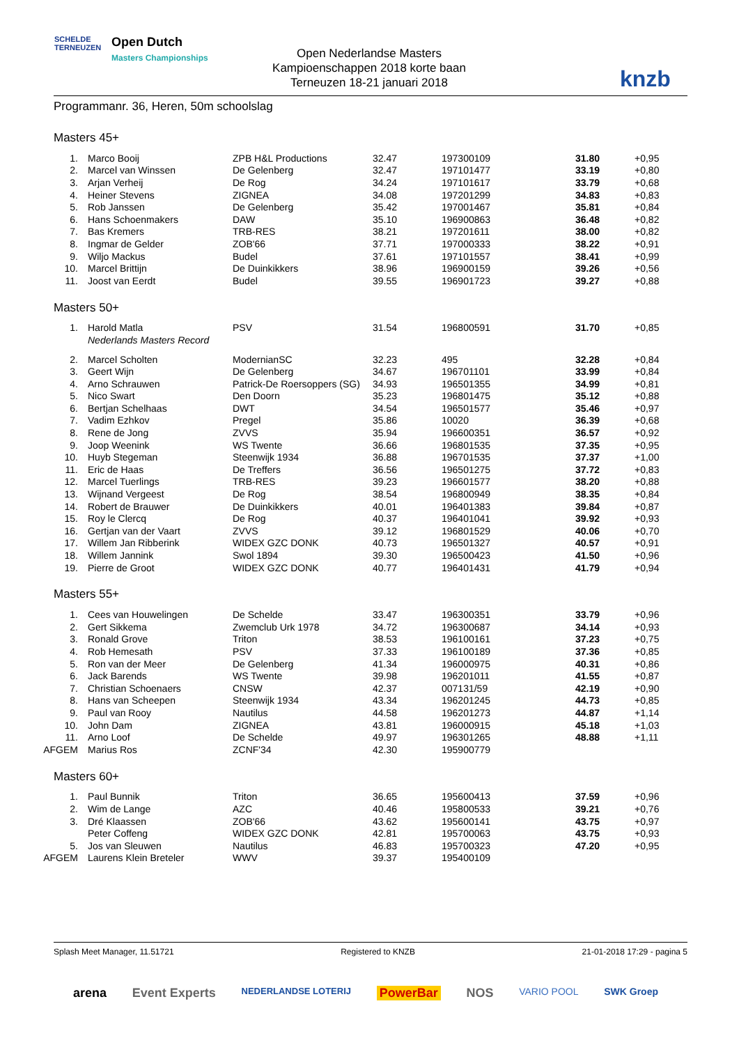SCHELDE
TERNEUZEN
Open Dutch
Masters Championships
Open Nederlandse Masters
Kampioenschappen 2018 korte baan
Terneuzen 18-21 januari 2018
knzb
Programmanr. 36, Heren, 50m schoolslag
Masters 45+
| 1. | Marco Booij | ZPB H&L Productions | 32.47 | 197300109 | 31.80 | +0,95 |
| 2. | Marcel van Winssen | De Gelenberg | 32.47 | 197101477 | 33.19 | +0,80 |
| 3. | Arjan Verheij | De Rog | 34.24 | 197101617 | 33.79 | +0,68 |
| 4. | Heiner Stevens | ZIGNEA | 34.08 | 197201299 | 34.83 | +0,83 |
| 5. | Rob Janssen | De Gelenberg | 35.42 | 197001467 | 35.81 | +0,84 |
| 6. | Hans Schoenmakers | DAW | 35.10 | 196900863 | 36.48 | +0,82 |
| 7. | Bas Kremers | TRB-RES | 38.21 | 197201611 | 38.00 | +0,82 |
| 8. | Ingmar de Gelder | ZOB'66 | 37.71 | 197000333 | 38.22 | +0,91 |
| 9. | Wiljo Mackus | Budel | 37.61 | 197101557 | 38.41 | +0,99 |
| 10. | Marcel Brittijn | De Duinkikkers | 38.96 | 196900159 | 39.26 | +0,56 |
| 11. | Joost van Eerdt | Budel | 39.55 | 196901723 | 39.27 | +0,88 |
Masters 50+
| 1. | Harold Matla | PSV | 31.54 | 196800591 | 31.70 | +0,85 |
| | Nederlands Masters Record | | | | | |
| 2. | Marcel Scholten | ModernianSC | 32.23 | 495 | 32.28 | +0,84 |
| 3. | Geert Wijn | De Gelenberg | 34.67 | 196701101 | 33.99 | +0,84 |
| 4. | Arno Schrauwen | Patrick-De Roersoppers (SG) | 34.93 | 196501355 | 34.99 | +0,81 |
| 5. | Nico Swart | Den Doorn | 35.23 | 196801475 | 35.12 | +0,88 |
| 6. | Bertjan Schelhaas | DWT | 34.54 | 196501577 | 35.46 | +0,97 |
| 7. | Vadim Ezhkov | Pregel | 35.86 | 10020 | 36.39 | +0,68 |
| 8. | Rene de Jong | ZVVS | 35.94 | 196600351 | 36.57 | +0,92 |
| 9. | Joop Weenink | WS Twente | 36.66 | 196801535 | 37.35 | +0,95 |
| 10. | Huyb Stegeman | Steenwijk 1934 | 36.88 | 196701535 | 37.37 | +1,00 |
| 11. | Eric de Haas | De Treffers | 36.56 | 196501275 | 37.72 | +0,83 |
| 12. | Marcel Tuerlings | TRB-RES | 39.23 | 196601577 | 38.20 | +0,88 |
| 13. | Wijnand Vergeest | De Rog | 38.54 | 196800949 | 38.35 | +0,84 |
| 14. | Robert de Brauwer | De Duinkikkers | 40.01 | 196401383 | 39.84 | +0,87 |
| 15. | Roy le Clercq | De Rog | 40.37 | 196401041 | 39.92 | +0,93 |
| 16. | Gertjan van der Vaart | ZVVS | 39.12 | 196801529 | 40.06 | +0,70 |
| 17. | Willem Jan Ribberink | WIDEX GZC DONK | 40.73 | 196501327 | 40.57 | +0,91 |
| 18. | Willem Jannink | Swol 1894 | 39.30 | 196500423 | 41.50 | +0,96 |
| 19. | Pierre de Groot | WIDEX GZC DONK | 40.77 | 196401431 | 41.79 | +0,94 |
Masters 55+
| 1. | Cees van Houwelingen | De Schelde | 33.47 | 196300351 | 33.79 | +0,96 |
| 2. | Gert Sikkema | Zwemclub Urk 1978 | 34.72 | 196300687 | 34.14 | +0,93 |
| 3. | Ronald Grove | Triton | 38.53 | 196100161 | 37.23 | +0,75 |
| 4. | Rob Hemesath | PSV | 37.33 | 196100189 | 37.36 | +0,85 |
| 5. | Ron van der Meer | De Gelenberg | 41.34 | 196000975 | 40.31 | +0,86 |
| 6. | Jack Barends | WS Twente | 39.98 | 196201011 | 41.55 | +0,87 |
| 7. | Christian Schoenaers | CNSW | 42.37 | 007131/59 | 42.19 | +0,90 |
| 8. | Hans van Scheepen | Steenwijk 1934 | 43.34 | 196201245 | 44.73 | +0,85 |
| 9. | Paul van Rooy | Nautilus | 44.58 | 196201273 | 44.87 | +1,14 |
| 10. | John Dam | ZIGNEA | 43.81 | 196000915 | 45.18 | +1,03 |
| 11. | Arno Loof | De Schelde | 49.97 | 196301265 | 48.88 | +1,11 |
| AFGEM | Marius Ros | ZCNF'34 | 42.30 | 195900779 | | |
Masters 60+
| 1. | Paul Bunnik | Triton | 36.65 | 195600413 | 37.59 | +0,96 |
| 2. | Wim de Lange | AZC | 40.46 | 195800533 | 39.21 | +0,76 |
| 3. | Dré Klaassen | ZOB'66 | 43.62 | 195600141 | 43.75 | +0,97 |
| | Peter Coffeng | WIDEX GZC DONK | 42.81 | 195700063 | 43.75 | +0,93 |
| 5. | Jos van Sleuwen | Nautilus | 46.83 | 195700323 | 47.20 | +0,95 |
| AFGEM | Laurens Klein Breteler | WWV | 39.37 | 195400109 | | |
Splash Meet Manager, 11.51721 Registered to KNZB 21-01-2018 17:29 - pagina 5
arena Event Experts NEDERLANDSE LOTERIJ PowerBar NOS VARIO POOL SWK Groep